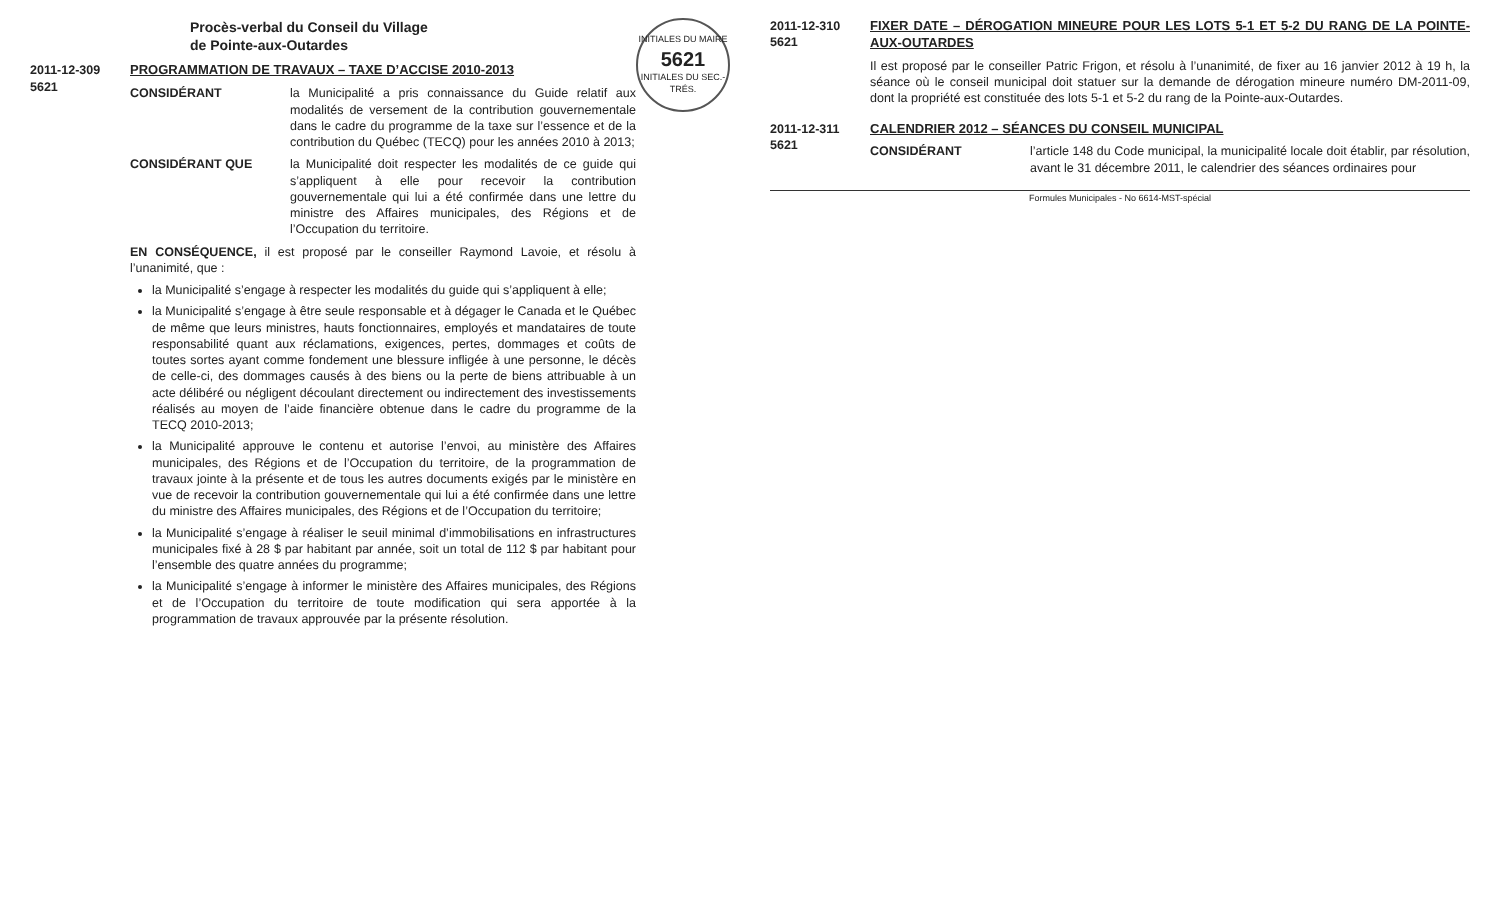INITIALES DU MAIRE
5621
INITIALES DU SEC.-TRÉS.
Procès-verbal du Conseil du Village
de Pointe-aux-Outardes
2011-12-309
5621
PROGRAMMATION DE TRAVAUX – TAXE D’ACCISE 2010-2013
CONSIDÉRANT la Municipalité a pris connaissance du Guide relatif aux modalités de versement de la contribution gouvernementale dans le cadre du programme de la taxe sur l’essence et de la contribution du Québec (TECQ) pour les années 2010 à 2013;
CONSIDÉRANT QUE la Municipalité doit respecter les modalités de ce guide qui s’appliquent à elle pour recevoir la contribution gouvernementale qui lui a été confirmée dans une lettre du ministre des Affaires municipales, des Régions et de l’Occupation du territoire.
EN CONSÉQUENCE, il est proposé par le conseiller Raymond Lavoie, et résolu à l’unanimité, que :
la Municipalité s’engage à respecter les modalités du guide qui s’appliquent à elle;
la Municipalité s’engage à être seule responsable et à dégager le Canada et le Québec de même que leurs ministres, hauts fonctionnaires, employés et mandataires de toute responsabilité quant aux réclamations, exigences, pertes, dommages et coûts de toutes sortes ayant comme fondement une blessure infligée à une personne, le décès de celle-ci, des dommages causés à des biens ou la perte de biens attribuable à un acte délibéré ou négligent découlant directement ou indirectement des investissements réalisés au moyen de l’aide financière obtenue dans le cadre du programme de la TECQ 2010-2013;
la Municipalité approuve le contenu et autorise l’envoi, au ministère des Affaires municipales, des Régions et de l’Occupation du territoire, de la programmation de travaux jointe à la présente et de tous les autres documents exigés par le ministère en vue de recevoir la contribution gouvernementale qui lui a été confirmée dans une lettre du ministre des Affaires municipales, des Régions et de l’Occupation du territoire;
la Municipalité s’engage à réaliser le seuil minimal d’immobilisations en infrastructures municipales fixé à 28 $ par habitant par année, soit un total de 112 $ par habitant pour l’ensemble des quatre années du programme;
la Municipalité s’engage à informer le ministère des Affaires municipales, des Régions et de l’Occupation du territoire de toute modification qui sera apportée à la programmation de travaux approuvée par la présente résolution.
2011-12-310
5621
FIXER DATE – DÉROGATION MINEURE POUR LES LOTS 5-1 ET 5-2 DU RANG DE LA POINTE-AUX-OUTARDES
Il est proposé par le conseiller Patric Frigon, et résolu à l’unanimité, de fixer au 16 janvier 2012 à 19 h, la séance où le conseil municipal doit statuer sur la demande de dérogation mineure numéro DM-2011-09, dont la propriété est constituée des lots 5-1 et 5-2 du rang de la Pointe-aux-Outardes.
2011-12-311
5621
CALENDRIER 2012 – SÉANCES DU CONSEIL MUNICIPAL
CONSIDÉRANT l’article 148 du Code municipal, la municipalité locale doit établir, par résolution, avant le 31 décembre 2011, le calendrier des séances ordinaires pour
Formules Municipales - No 6614-MST-spécial